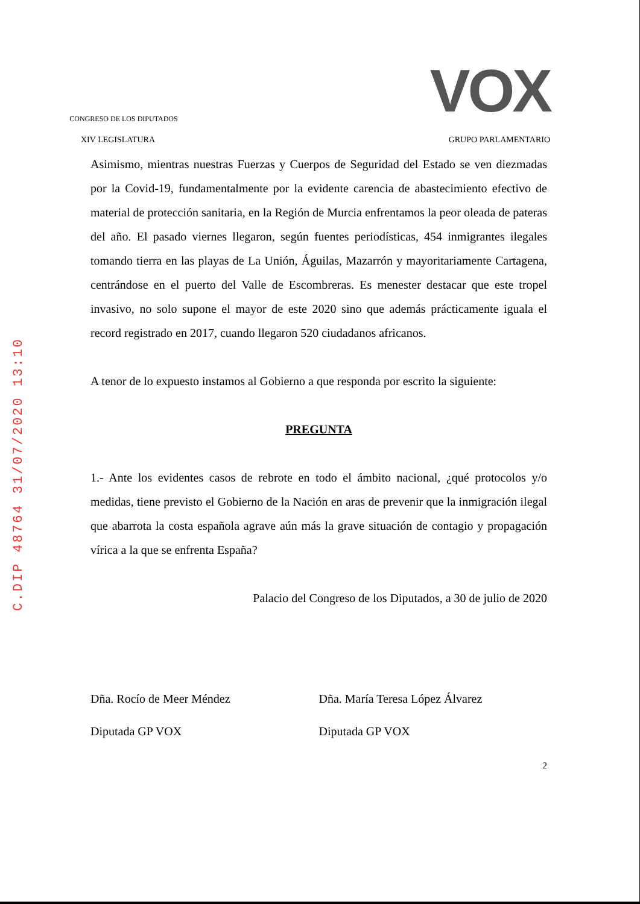CONGRESO DE LOS DIPUTADOS
VOX
XIV LEGISLATURA GRUPO PARLAMENTARIO
Asimismo, mientras nuestras Fuerzas y Cuerpos de Seguridad del Estado se ven diezmadas por la Covid-19, fundamentalmente por la evidente carencia de abastecimiento efectivo de material de protección sanitaria, en la Región de Murcia enfrentamos la peor oleada de pateras del año. El pasado viernes llegaron, según fuentes periodísticas, 454 inmigrantes ilegales tomando tierra en las playas de La Unión, Águilas, Mazarrón y mayoritariamente Cartagena, centrándose en el puerto del Valle de Escombreras. Es menester destacar que este tropel invasivo, no solo supone el mayor de este 2020 sino que además prácticamente iguala el record registrado en 2017, cuando llegaron 520 ciudadanos africanos.
A tenor de lo expuesto instamos al Gobierno a que responda por escrito la siguiente:
PREGUNTA
1.- Ante los evidentes casos de rebrote en todo el ámbito nacional, ¿qué protocolos y/o medidas, tiene previsto el Gobierno de la Nación en aras de prevenir que la inmigración ilegal que abarrota la costa española agrave aún más la grave situación de contagio y propagación vírica a la que se enfrenta España?
Palacio del Congreso de los Diputados, a 30 de julio de 2020
Dña. Rocío de Meer Méndez
Diputada GP VOX
Dña. María Teresa López Álvarez
Diputada GP VOX
2
C.DIP 48764 31/07/2020 13:10